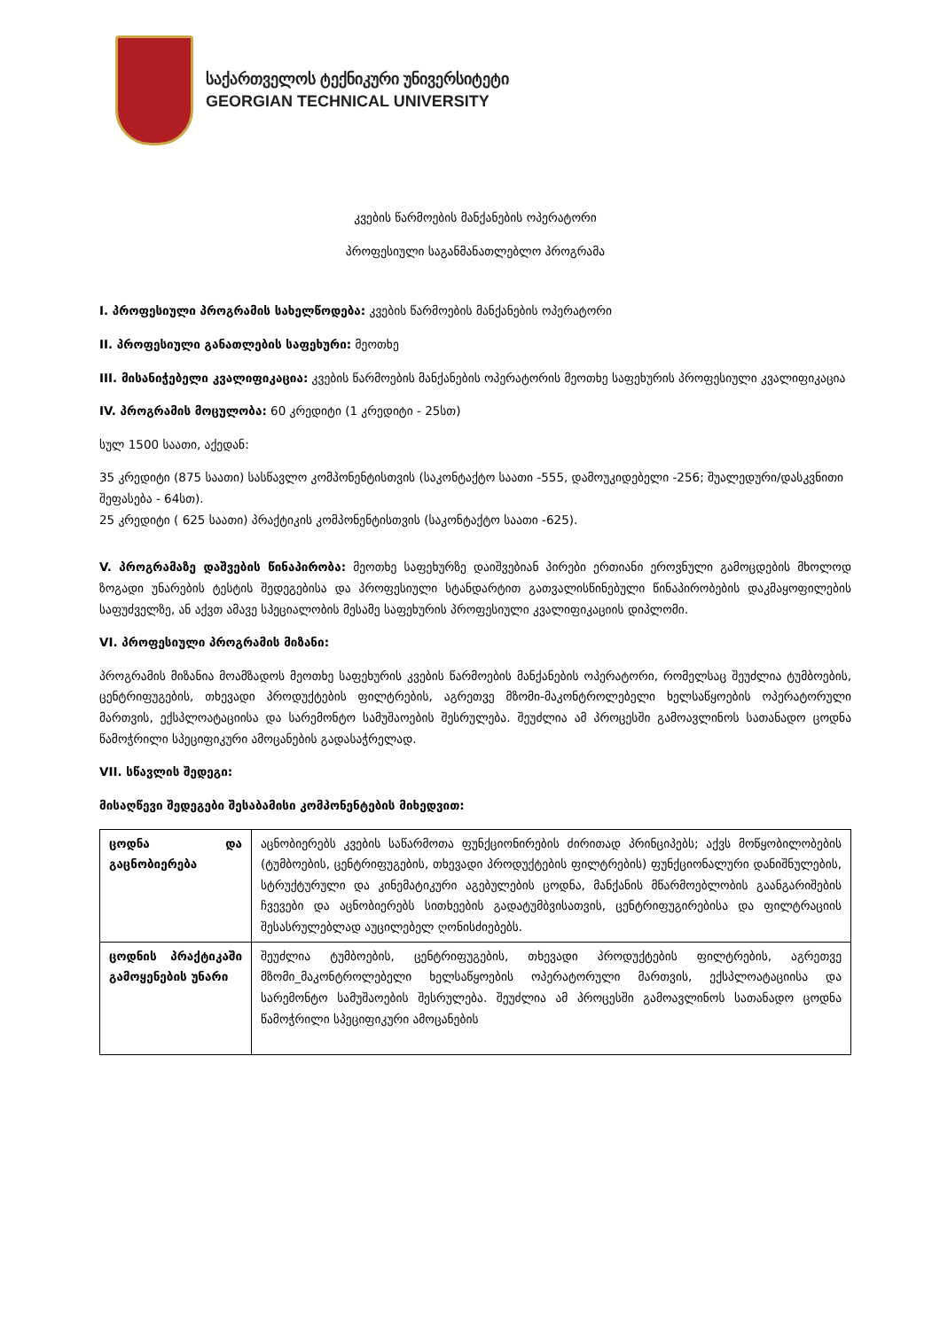საქართველოს ტექნიკური უნივერსიტეტი
GEORGIAN TECHNICAL UNIVERSITY
კვების წარმოების მანქანების ოპერატორი
პროფესიული საგანმანათლებლო პროგრამა
I. პროფესიული პროგრამის სახელწოდება: კვების წარმოების მანქანების ოპერატორი
II. პროფესიული განათლების საფეხური: მეოთხე
III. მისანიჭებელი კვალიფიკაცია: კვების წარმოების მანქანების ოპერატორის მეოთხე საფეხურის პროფესიული კვალიფიკაცია
IV. პროგრამის მოცულობა: 60 კრედიტი (1 კრედიტი - 25სთ)
სულ 1500 საათი, აქედან:
35 კრედიტი (875 საათი) სასწავლო კომპონენტისთვის (საკონტაქტო საათი -555, დამოუკიდებელი -256; შუალედური/დასკვნითი შეფასება - 64სთ).
25 კრედიტი ( 625 საათი) პრაქტიკის კომპონენტისთვის (საკონტაქტო საათი -625).
V. პროგრამაზე დაშვების წინაპირობა: მეოთხე საფეხურზე დაიშვებიან პირები ერთიანი ეროვნული გამოცდების მხოლოდ ზოგადი უნარების ტესტის შედეგებისა და პროფესიული სტანდარტით გათვალისწინებული წინაპირობების დაკმაყოფილების საფუძველზე, ან აქვთ ამავე სპეციალობის მესამე საფეხურის პროფესიული კვალიფიკაციის დიპლომი.
VI. პროფესიული პროგრამის მიზანი:
პროგრამის მიზანია მოამზადოს მეოთხე საფეხურის კვების წარმოების მანქანების ოპერატორი, რომელსაც შეუძლია ტუმბოების, ცენტრიფუგების, თხევადი პროდუქტების ფილტრების, აგრეთვე მზომი-მაკონტროლებელი ხელსაწყოების ოპერატორული მართვის, ექსპლოატაციისა და სარემონტო სამუშაოების შესრულება. შეუძლია ამ პროცესში გამოავლინოს სათანადო ცოდნა წამოჭრილი სპეციფიკური ამოცანების გადასაჭრელად.
VII. სწავლის შედეგი:
მისაღწევი შედეგები შესაბამისი კომპონენტების მიხედვით:
| ცოდნა და გაცნობიერება | აცნობიერებს კვების საწარმოთა ფუნქციონირების ძირითად პრინციპებს; აქვს მოწყობილობების (ტუმბოების, ცენტრიფუგების, თხევადი პროდუქტების ფილტრების) ფუნქციონალური დანიშნულების, სტრუქტურული და კინემატიკური აგებულების ცოდნა, მანქანის მწარმოებლობის გაანგარიშების ჩვევები და აცნობიერებს სითხეების გადატუმბვისათვის, ცენტრიფუგირებისა და ფილტრაციის შესასრულებლად აუცილებელ ღონისძიებებს. |
| ცოდნის პრაქტიკაში გამოყენების უნარი | შეუძლია ტუმბოების, ცენტრიფუგების, თხევადი პროდუქტების ფილტრების, აგრეთვე მზომი_მაკონტროლებელი ხელსაწყოების ოპერატორული მართვის, ექსპლოატაციისა და სარემონტო სამუშაოების შესრულება. შეუძლია ამ პროცესში გამოავლინოს სათანადო ცოდნა წამოჭრილი სპეციფიკური ამოცანების |